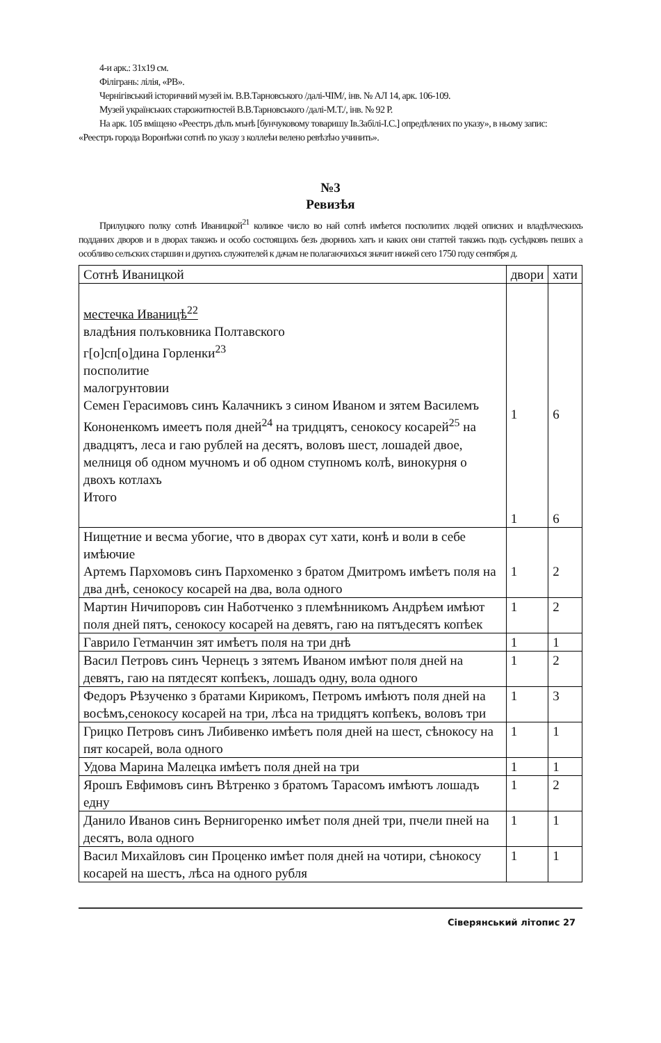4-и арк.: 31х19 см.
Філігрань: лілія, «РВ».
Чернігівський історичний музей ім. В.В.Тарновського /далі-ЧІМ/, інв. № АЛ 14, арк. 106-109.
Музей українських старожитностей В.В.Тарновського /далі-М.Т./, інв. № 92 Р.
На арк. 105 вміщено «Реестръ дѣлъ мънѣ [бунчуковому товаришу Ів.Забілі-І.С.] опредѣлених по указу», в ньому запис: «Реестръ города Воронѣжи сотнѣ по указу з коллеѣи велено ревѣзѣю учинить».
№3
Ревизѣя
Прилуцкого полку сотнѣ Иваницкой<sup>21</sup> коликое число во най сотнѣ имѣется посполитих людей описних и владѣлческихъ подданих дворов и в дворах такожъ и особо состоящихъ безъ дворнихъ хатъ и каких они статтей такожъ подъ сусѣдковъ пеших а особливо селъских старшин и другихъ служителей к дачам не полагаючихъся значит нижей сего 1750 году сентября д.
| Сотнѣ Иваницкой | двори | хати |
| --- | --- | --- |
| местечка Иваницѣ<sup>22</sup> владѣния полъковника Полтавского г[о]сп[о]дина Горленки<sup>23</sup> посполитие малогрунтовии Семен Герасимовъ синъ Калачникъ з сином Иваном и зятем Василемъ Кононенкомъ имеетъ поля дней<sup>24</sup> на тридцятъ, сенокосу косарей<sup>25</sup> на двадцятъ, леса и гаю рублей на десятъ, воловъ шест, лошадей двое, мелниця об одном мучномъ и об одном ступномъ колѣ, винокурня о двохъ котлахъ Итого | 1 1 | 6 6 |
| Нищетние и весма убогие, что в дворах сут хати, конѣ и воли в себе имѣючие Артемъ Пархомовъ синъ Пархоменко з братом Дмитромъ имѣетъ поля на два днѣ, сенокосу косарей на два, вола одного | 1 | 2 |
| Мартин Ничипоровъ син Наботченко з племѣнникомъ Андрѣем имѣют поля дней пятъ, сенокосу косарей на девятъ, гаю на пятъдесятъ копѣек | 1 | 2 |
| Гаврило Гетманчин зят имѣетъ поля на три днѣ | 1 | 1 |
| Васил Петровъ синъ Чернецъ з зятемъ Иваном имѣют поля дней на девятъ, гаю на пятдесят копѣекъ, лошадъ одну, вола одного | 1 | 2 |
| Федоръ Рѣзученко з братами Кирикомъ, Петромъ имѣютъ поля дней на восѣмъ,сенокосу косарей на три, лѣса на тридцятъ копѣекъ, воловъ три | 1 | 3 |
| Грицко Петровъ синъ Либивенко имѣетъ поля дней на шест, сѣнокосу на пят косарей, вола одного | 1 | 1 |
| Удова Марина Малецка имѣетъ поля дней на три | 1 | 1 |
| Ярошъ Евфимовъ синъ Вѣтренко з братомъ Тарасомъ имѣютъ лошадъ едну | 1 | 2 |
| Данило Иванов синъ Вернигоренко имѣет поля дней три, пчели пней на десятъ, вола одного | 1 | 1 |
| Васил Михайловъ син Проценко имѣет поля дней на чотири, сѣнокосу косарей на шестъ, лѣса на одного рубля | 1 | 1 |
Сіверянський літопис 27